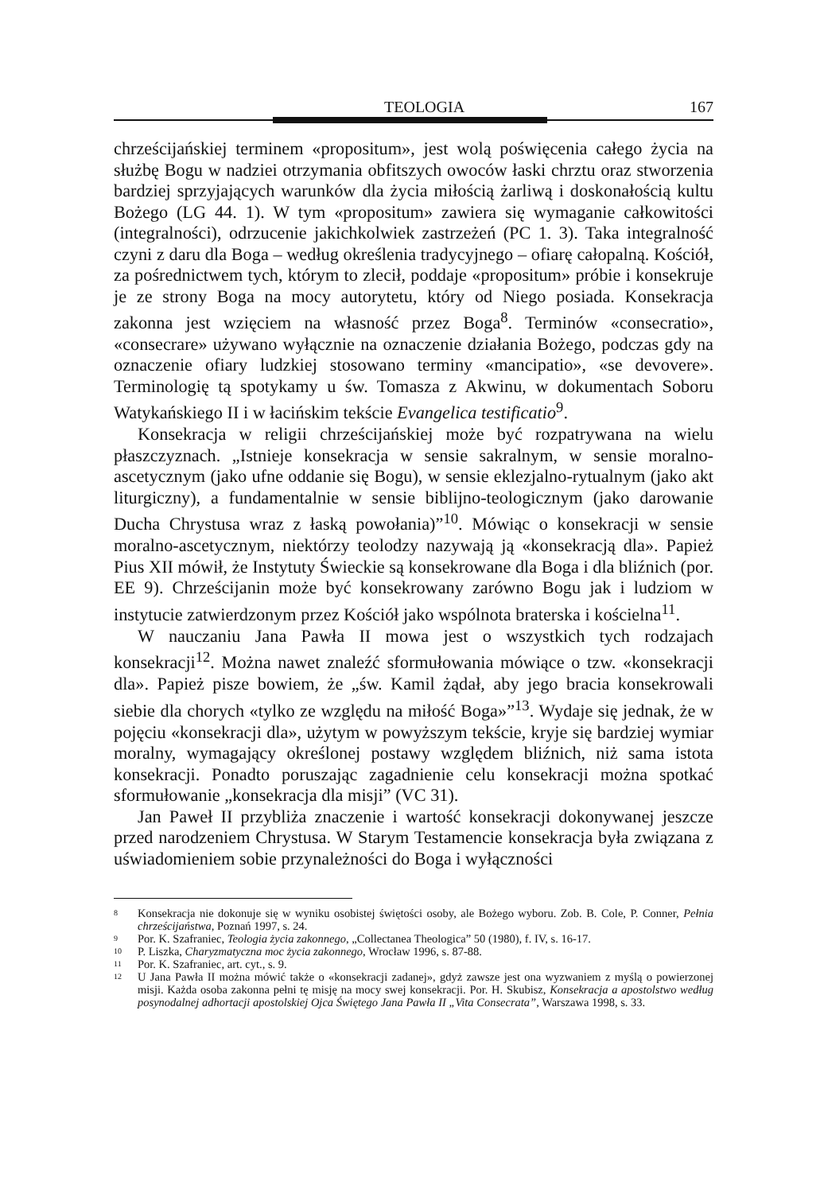TEOLOGIA 167
chrześcijańskiej terminem «propositum», jest wolą poświęcenia całego życia na służbę Bogu w nadziei otrzymania obfitszych owoców łaski chrztu oraz stworzenia bardziej sprzyjających warunków dla życia miłością żarliwą i doskonałością kultu Bożego (LG 44. 1). W tym «propositum» zawiera się wymaganie całkowitości (integralności), odrzucenie jakichkolwiek zastrzeżeń (PC 1. 3). Taka integralność czyni z daru dla Boga – według określenia tradycyjnego – ofiarę całopalną. Kościół, za pośrednictwem tych, którym to zlecił, poddaje «propositum» próbie i konsekruje je ze strony Boga na mocy autorytetu, który od Niego posiada. Konsekracja zakonna jest wzięciem na własność przez Boga<sup>8</sup>. Terminów «consecratio», «consecrare» używano wyłącznie na oznaczenie działania Bożego, podczas gdy na oznaczenie ofiary ludzkiej stosowano terminy «mancipatio», «se devovere». Terminologię tą spotykamy u św. Tomasza z Akwinu, w dokumentach Soboru Watykańskiego II i w łacińskim tekście Evangelica testificatio<sup>9</sup>.
Konsekracja w religii chrześcijańskiej może być rozpatrywana na wielu płaszczyznach. „Istnieje konsekracja w sensie sakralnym, w sensie moralno-ascetycznym (jako ufne oddanie się Bogu), w sensie eklezjalno-rytualnym (jako akt liturgiczny), a fundamentalnie w sensie biblijno-teologicznym (jako darowanie Ducha Chrystusa wraz z łaską powołania)”<sup>10</sup>. Mówiąc o konsekracji w sensie moralno-ascetycznym, niektórzy teolodzy nazywają ją «konsekracją dla». Papież Pius XII mówił, że Instytuty Świeckie są konsekrowane dla Boga i dla bliźnich (por. EE 9). Chrześcijanin może być konsekrowany zarówno Bogu jak i ludziom w instytucie zatwierdzonym przez Kościół jako wspólnota braterska i kościelna<sup>11</sup>.
W nauczaniu Jana Pawła II mowa jest o wszystkich tych rodzajach konsekracji<sup>12</sup>. Można nawet znaleźć sformułowania mówiące o tzw. «konsekracji dla». Papież pisze bowiem, że „św. Kamil żądał, aby jego bracia konsekrowali siebie dla chorych «tylko ze względu na miłość Boga»”<sup>13</sup>. Wydaje się jednak, że w pojęciu «konsekracji dla», użytym w powyższym tekście, kryje się bardziej wymiar moralny, wymagający określonej postawy względem bliźnich, niż sama istota konsekracji. Ponadto poruszając zagadnienie celu konsekracji można spotkać sformułowanie „konsekracja dla misji” (VC 31).
Jan Paweł II przybliża znaczenie i wartość konsekracji dokonywanej jeszcze przed narodzeniem Chrystusa. W Starym Testamencie konsekracja była związana z uświadomieniem sobie przynależności do Boga i wyłączności
8 Konsekracja nie dokonuje się w wyniku osobistej świętości osoby, ale Bożego wyboru. Zob. B. Cole, P. Conner, Pełnia chrześcijaństwa, Poznań 1997, s. 24.
9 Por. K. Szafraniec, Teologia życia zakonnego, „Collectanea Theologica” 50 (1980), f. IV, s. 16-17.
10 P. Liszka, Charyzmatyczna moc życia zakonnego, Wrocław 1996, s. 87-88.
11 Por. K. Szafraniec, art. cyt., s. 9.
12 U Jana Pawła II można mówić także o «konsekracji zadanej», gdyż zawsze jest ona wyzwaniem z myślą o powierzonej misji. Każda osoba zakonna pełni tę misję na mocy swej konsekracji. Por. H. Skubisz, Konsekracja a apostolstwo według posynodalnej adhortacji apostolskiej Ojca Świętego Jana Pawła II „Vita Consecrata”, Warszawa 1998, s. 33.